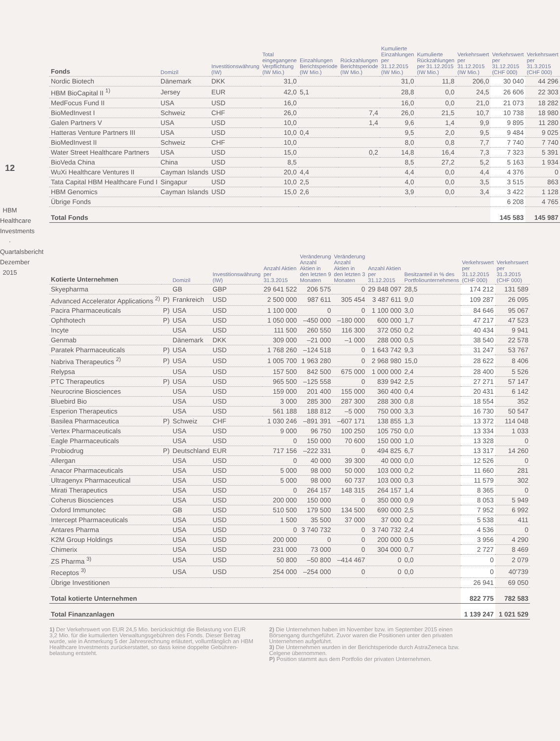12
HBM Healthcare Investments · Quartalsbericht Dezember 2015
| Fonds | Domizil | Investitionswährung (IW) | Total eingegangene Verpflichtung (IW Mio.) | Einzahlungen Berichtsperiode (IW Mio.) | Rückzahlungen Berichtsperiode (IW Mio.) | Kumulierte Einzahlungen per 31.12.2015 (IW Mio.) | Kumulierte Rückzahlungen per 31.12.2015 (IW Mio.) | Verkehrswert per 31.12.2015 (IW Mio.) | Verkehrswert per 31.12.2015 (CHF 000) | Verkehrswert per 31.3.2015 (CHF 000) |
| --- | --- | --- | --- | --- | --- | --- | --- | --- | --- | --- |
| Nordic Biotech | Dänemark | DKK | 31,0 | | | 31,0 | 11,8 | 206,0 | 30 040 | 44 296 |
| HBM BioCapital II <sup>1)</sup> | Jersey | EUR | 42,0 | 5,1 | | 28,8 | 0,0 | 24,5 | 26 606 | 22 303 |
| MedFocus Fund II | USA | USD | 16,0 | | | 16,0 | 0,0 | 21,0 | 21 073 | 18 282 |
| BioMedInvest I | Schweiz | CHF | 26,0 | | 7,4 | 26,0 | 21,5 | 10,7 | 10 738 | 18 980 |
| Galen Partners V | USA | USD | 10,0 | | 1,4 | 9,6 | 1,4 | 9,9 | 9 895 | 11 280 |
| Hatteras Venture Partners III | USA | USD | 10,0 | 0,4 | | 9,5 | 2,0 | 9,5 | 9 484 | 9 025 |
| BioMedInvest II | Schweiz | CHF | 10,0 | | | 8,0 | 0,8 | 7,7 | 7 740 | 7 740 |
| Water Street Healthcare Partners | USA | USD | 15,0 | | 0,2 | 14,8 | 16,4 | 7,3 | 7 323 | 5 391 |
| BioVeda China | China | USD | 8,5 | | | 8,5 | 27,2 | 5,2 | 5 163 | 1 934 |
| WuXi Healthcare Ventures II | Cayman Islands | USD | 20,0 | 4,4 | | 4,4 | 0,0 | 4,4 | 4 376 | 0 |
| Tata Capital HBM Healthcare Fund I | Singapur | USD | 10,0 | 2,5 | | 4,0 | 0,0 | 3,5 | 3 515 | 863 |
| HBM Genomics | Cayman Islands | USD | 15,0 | 2,6 | | 3,9 | 0,0 | 3,4 | 3 422 | 1 128 |
| Übrige Fonds | | | | | | | | | 6 208 | 4 765 |
| Total Fonds | | | | | | | | | 145 583 | 145 987 |
| Kotierte Unternehmen | | Domizil | Investitionswährung (IW) | Anzahl Aktien per 31.3.2015 | Veränderung Anzahl Aktien in den letzten 9 Monaten | Veränderung Anzahl Aktien in den letzten 3 Monaten | Anzahl Aktien per 31.12.2015 | Besitzanteil in % des Portfoliounternehmens | Verkehrswert per 31.12.2015 (CHF 000) | Verkehrswert per 31.3.2015 (CHF 000) |
| --- | --- | --- | --- | --- | --- | --- | --- | --- | --- | --- |
| Skyepharma | | GB | GBP | 29 641 522 | 206 575 | 0 | 29 848 097 | 28,5 | 174 212 | 131 589 |
| Advanced Accelerator Applications <sup>2)</sup> | P) | Frankreich | USD | 2 500 000 | 987 611 | 305 454 | 3 487 611 | 9,0 | 109 287 | 26 095 |
| Pacira Pharmaceuticals | P) | USA | USD | 1 100 000 | 0 | 0 | 1 100 000 | 3,0 | 84 646 | 95 067 |
| Ophthotech | P) | USA | USD | 1 050 000 | –450 000 | –180 000 | 600 000 | 1,7 | 47 217 | 47 523 |
| Incyte | | USA | USD | 111 500 | 260 550 | 116 300 | 372 050 | 0,2 | 40 434 | 9 941 |
| Genmab | | Dänemark | DKK | 309 000 | –21 000 | –1 000 | 288 000 | 0,5 | 38 540 | 22 578 |
| Paratek Pharmaceuticals | P) | USA | USD | 1 768 260 | –124 518 | 0 | 1 643 742 | 9,3 | 31 247 | 53 767 |
| Nabriva Therapeutics <sup>2)</sup> | P) | USA | USD | 1 005 700 | 1 963 280 | 0 | 2 968 980 | 15,0 | 28 622 | 8 406 |
| Relypsa | | USA | USD | 157 500 | 842 500 | 675 000 | 1 000 000 | 2,4 | 28 400 | 5 526 |
| PTC Therapeutics | P) | USA | USD | 965 500 | –125 558 | 0 | 839 942 | 2,5 | 27 271 | 57 147 |
| Neurocrine Biosciences | | USA | USD | 159 000 | 201 400 | 155 000 | 360 400 | 0,4 | 20 431 | 6 142 |
| Bluebird Bio | | USA | USD | 3 000 | 285 300 | 287 300 | 288 300 | 0,8 | 18 554 | 352 |
| Esperion Therapeutics | | USA | USD | 561 188 | 188 812 | –5 000 | 750 000 | 3,3 | 16 730 | 50 547 |
| Basilea Pharmaceutica | P) | Schweiz | CHF | 1 030 246 | –891 391 | –607 171 | 138 855 | 1,3 | 13 372 | 114 048 |
| Vertex Pharmaceuticals | | USA | USD | 9 000 | 96 750 | 100 250 | 105 750 | 0,0 | 13 334 | 1 033 |
| Eagle Pharmaceuticals | | USA | USD | 0 | 150 000 | 70 600 | 150 000 | 1,0 | 13 328 | 0 |
| Probiodrug | P) | Deutschland | EUR | 717 156 | –222 331 | 0 | 494 825 | 6,7 | 13 317 | 14 260 |
| Allergan | | USA | USD | 0 | 40 000 | 39 300 | 40 000 | 0,0 | 12 526 | 0 |
| Anacor Pharmaceuticals | | USA | USD | 5 000 | 98 000 | 50 000 | 103 000 | 0,2 | 11 660 | 281 |
| Ultragenyx Pharmaceutical | | USA | USD | 5 000 | 98 000 | 60 737 | 103 000 | 0,3 | 11 579 | 302 |
| Mirati Therapeutics | | USA | USD | 0 | 264 157 | 148 315 | 264 157 | 1,4 | 8 365 | 0 |
| Coherus Biosciences | | USA | USD | 200 000 | 150 000 | 0 | 350 000 | 0,9 | 8 053 | 5 949 |
| Oxford Immunotec | | GB | USD | 510 500 | 179 500 | 134 500 | 690 000 | 2,5 | 7 952 | 6 992 |
| Intercept Pharmaceuticals | | USA | USD | 1 500 | 35 500 | 37 000 | 37 000 | 0,2 | 5 538 | 411 |
| Antares Pharma | | USA | USD | 0 | 3 740 732 | 0 | 3 740 732 | 2,4 | 4 536 | 0 |
| K2M Group Holdings | | USA | USD | 200 000 | 0 | 0 | 200 000 | 0,5 | 3 956 | 4 290 |
| Chimerix | | USA | USD | 231 000 | 73 000 | 0 | 304 000 | 0,7 | 2 727 | 8 469 |
| ZS Pharma <sup>3)</sup> | | USA | USD | 50 800 | –50 800 | –414 467 | 0 | 0,0 | 0 | 2 079 |
| Receptos <sup>3)</sup> | | USA | USD | 254 000 | –254 000 | 0 | 0 | 0,0 | 0 | 40'739 |
| Übrige Investitionen | | | | | | | | | 26 941 | 69 050 |
| Total kotierte Unternehmen | | | | | | | | | 822 775 | 782 583 |
| Total Finanzanlagen | | | | | | | | | 1 139 247 | 1 021 529 |
1) Der Verkehrswert von EUR 24,5 Mio. berücksichtigt die Belastung von EUR 3,2 Mio. für die kumulierten Verwaltungsgebühren des Fonds. Dieser Betrag wurde, wie in Anmerkung 5 der Jahresrechnung erläutert, vollumfänglich an HBM Healthcare Investments zurückerstattet, so dass keine doppelte Gebühren-belastung entsteht.
2) Die Unternehmen haben im November bzw. im September 2015 einen Börsengang durchgeführt. Zuvor waren die Positionen unter den privaten Unternehmen aufgeführt.
3) Die Unternehmen wurden in der Berichtsperiode durch AstraZeneca bzw. Celgene übernommen.
P) Position stammt aus dem Portfolio der privaten Unternehmen.